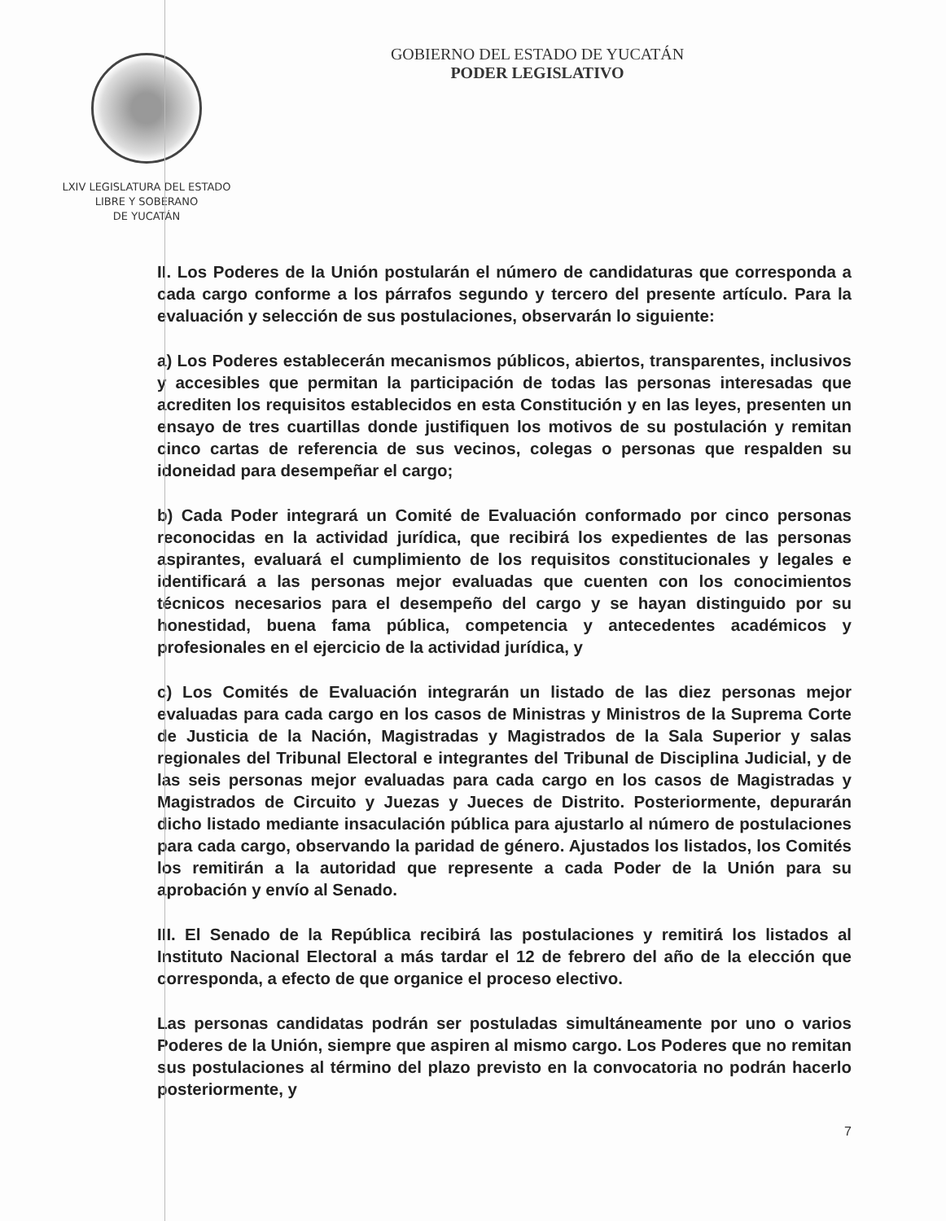LXIV LEGISLATURA DEL ESTADO
LIBRE Y SOBERANO
DE YUCATÁN
GOBIERNO DEL ESTADO DE YUCATÁN
PODER LEGISLATIVO
II. Los Poderes de la Unión postularán el número de candidaturas que corresponda a cada cargo conforme a los párrafos segundo y tercero del presente artículo. Para la evaluación y selección de sus postulaciones, observarán lo siguiente:
a) Los Poderes establecerán mecanismos públicos, abiertos, transparentes, inclusivos y accesibles que permitan la participación de todas las personas interesadas que acrediten los requisitos establecidos en esta Constitución y en las leyes, presenten un ensayo de tres cuartillas donde justifiquen los motivos de su postulación y remitan cinco cartas de referencia de sus vecinos, colegas o personas que respalden su idoneidad para desempeñar el cargo;
b) Cada Poder integrará un Comité de Evaluación conformado por cinco personas reconocidas en la actividad jurídica, que recibirá los expedientes de las personas aspirantes, evaluará el cumplimiento de los requisitos constitucionales y legales e identificará a las personas mejor evaluadas que cuenten con los conocimientos técnicos necesarios para el desempeño del cargo y se hayan distinguido por su honestidad, buena fama pública, competencia y antecedentes académicos y profesionales en el ejercicio de la actividad jurídica, y
c) Los Comités de Evaluación integrarán un listado de las diez personas mejor evaluadas para cada cargo en los casos de Ministras y Ministros de la Suprema Corte de Justicia de la Nación, Magistradas y Magistrados de la Sala Superior y salas regionales del Tribunal Electoral e integrantes del Tribunal de Disciplina Judicial, y de las seis personas mejor evaluadas para cada cargo en los casos de Magistradas y Magistrados de Circuito y Juezas y Jueces de Distrito. Posteriormente, depurarán dicho listado mediante insaculación pública para ajustarlo al número de postulaciones para cada cargo, observando la paridad de género. Ajustados los listados, los Comités los remitirán a la autoridad que represente a cada Poder de la Unión para su aprobación y envío al Senado.
III. El Senado de la República recibirá las postulaciones y remitirá los listados al Instituto Nacional Electoral a más tardar el 12 de febrero del año de la elección que corresponda, a efecto de que organice el proceso electivo.
Las personas candidatas podrán ser postuladas simultáneamente por uno o varios Poderes de la Unión, siempre que aspiren al mismo cargo. Los Poderes que no remitan sus postulaciones al término del plazo previsto en la convocatoria no podrán hacerlo posteriormente, y
7